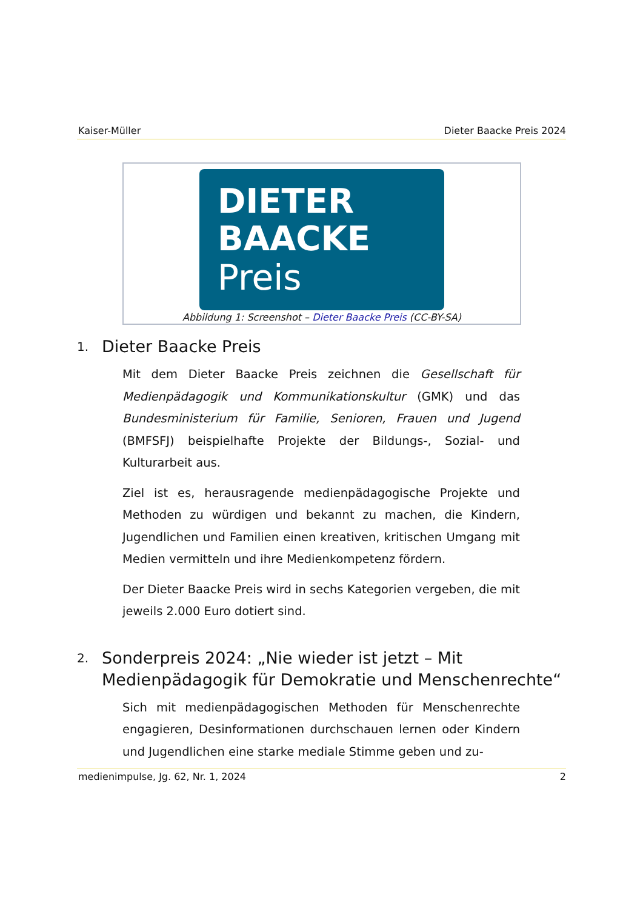Kaiser-Müller Dieter Baacke Preis 2024
DIETER
BAACKE
Preis
Abbildung 1: Screenshot – Dieter Baacke Preis (CC-BY-SA)
1. Dieter Baacke Preis
Mit dem Dieter Baacke Preis zeichnen die Gesellschaft für Medienpädagogik und Kommunikationskultur (GMK) und das Bundesministerium für Familie, Senioren, Frauen und Jugend (BMFSFJ) beispielhafte Projekte der Bildungs-, Sozial- und Kulturarbeit aus.
Ziel ist es, herausragende medienpädagogische Projekte und Methoden zu würdigen und bekannt zu machen, die Kindern, Jugendlichen und Familien einen kreativen, kritischen Umgang mit Medien vermitteln und ihre Medienkompetenz fördern.
Der Dieter Baacke Preis wird in sechs Kategorien vergeben, die mit jeweils 2.000 Euro dotiert sind.
2. Sonderpreis 2024: „Nie wieder ist jetzt – Mit Medienpädagogik für Demokratie und Menschenrechte“
Sich mit medienpädagogischen Methoden für Menschenrechte engagieren, Desinformationen durchschauen lernen oder Kindern und Jugendlichen eine starke mediale Stimme geben und zu-
medienimpulse, Jg. 62, Nr. 1, 2024 2